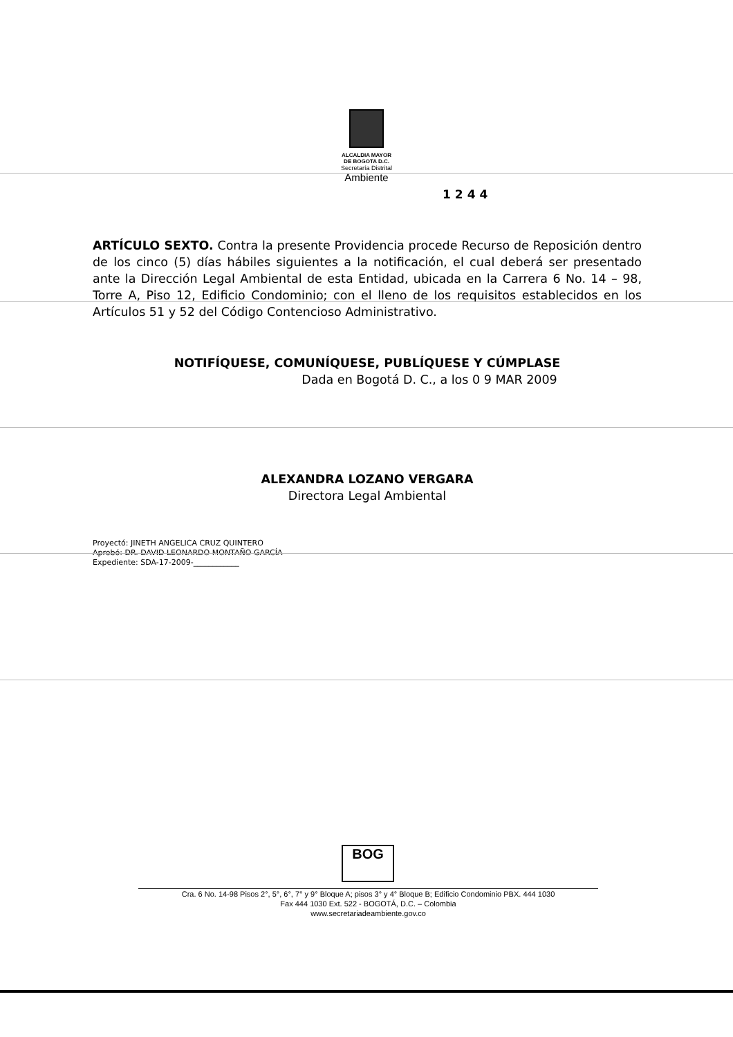ALCALDIA MAYOR
DE BOGOTA D.C.
Secretaría Distrital
Ambiente
1244
ARTÍCULO SEXTO. Contra la presente Providencia procede Recurso de Reposición dentro de los cinco (5) días hábiles siguientes a la notificación, el cual deberá ser presentado ante la Dirección Legal Ambiental de esta Entidad, ubicada en la Carrera 6 No. 14 – 98, Torre A, Piso 12, Edificio Condominio; con el lleno de los requisitos establecidos en los Artículos 51 y 52 del Código Contencioso Administrativo.
NOTIFÍQUESE, COMUNÍQUESE, PUBLÍQUESE Y CÚMPLASE
Dada en Bogotá D. C., a los 0 9 MAR 2009
ALEXANDRA LOZANO VERGARA
Directora Legal Ambiental
Proyectó: JINETH ANGELICA CRUZ QUINTERO
Aprobó: DR. DAVID LEONARDO MONTAÑO GARCÍA
Expediente: SDA-17-2009-____________
BOG
Cra. 6 No. 14-98 Pisos 2°, 5°, 6°, 7° y 9° Bloque A; pisos 3° y 4° Bloque B; Edificio Condominio PBX. 444 1030
Fax 444 1030 Ext. 522 - BOGOTÁ, D.C. – Colombia
www.secretariadeambiente.gov.co